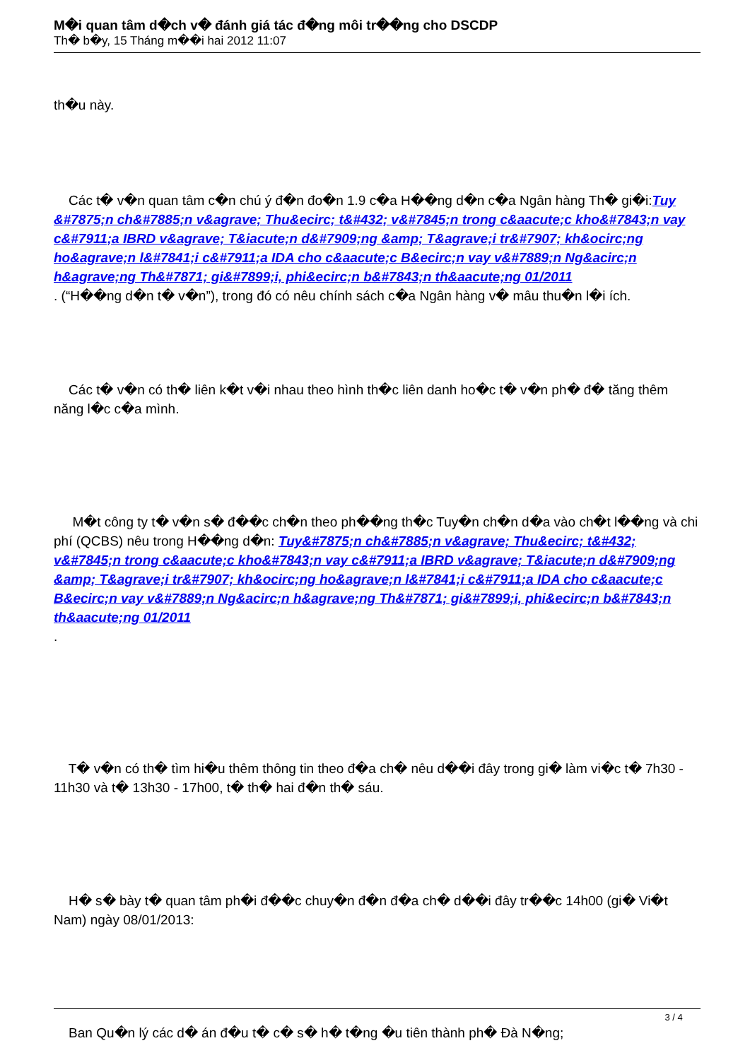M�i quan tâm d�ch v� đánh giá tác đ�ng môi tr��ng cho DSCDP
Th� b�y, 15 Tháng m��i hai 2012 11:07
th�u này.
Các t� v�n quan tâm c�n chú ý đ�n đo�n 1.9 c�a H��ng d�n c�a Ngân hàng Th� gi�i:Tuy &#7875;n ch&#7885;n v&agrave; Thu&ecirc; t&#432; v&#7845;n trong c&aacute;c kho&#7843;n vay c&#7911;a IBRD v&agrave; T&iacute;n d&#7909;ng &amp; T&agrave;i tr&#7907; kh&ocirc;ng ho&agrave;n l&#7841;i c&#7911;a IDA cho c&aacute;c B&ecirc;n vay v&#7889;n Ng&acirc;n h&agrave;ng Th&#7871; gi&#7899;i, phi&ecirc;n b&#7843;n th&aacute;ng 01/2011
. (“H��ng d�n t� v�n”), trong đó có nêu chính sách c�a Ngân hàng v� mâu thu�n l�i ích.
Các t� v�n có th� liên k�t v�i nhau theo hình th�c liên danh ho�c t� v�n ph� đ� tăng thêm năng l�c c�a mình.
M�t công ty t� v�n s� đ��c ch�n theo ph��ng th�c Tuy�n ch�n d�a vào ch�t l��ng và chi phí (QCBS) nêu trong H��ng d�n: Tuy&#7875;n ch&#7885;n v&agrave; Thu&ecirc; t&#432; v&#7845;n trong c&aacute;c kho&#7843;n vay c&#7911;a IBRD v&agrave; T&iacute;n d&#7909;ng &amp; T&agrave;i tr&#7907; kh&ocirc;ng ho&agrave;n l&#7841;i c&#7911;a IDA cho c&aacute;c B&ecirc;n vay v&#7889;n Ng&acirc;n h&agrave;ng Th&#7871; gi&#7899;i, phi&ecirc;n b&#7843;n th&aacute;ng 01/2011
.
T� v�n có th� tìm hi�u thêm thông tin theo đ�a ch� nêu d��i đây trong gi� làm vi�c t� 7h30 - 11h30 và t� 13h30 - 17h00, t� th� hai đ�n th� sáu.
H� s� bày t� quan tâm ph�i đ��c chuy�n đ�n đ�a ch� d��i đây tr��c 14h00 (gi� Vi�t Nam) ngày 08/01/2013:
Ban Qu�n lý các d� án đ�u t� c� s� h� t�ng �u tiên thành ph� Đà N�ng;
3 / 4